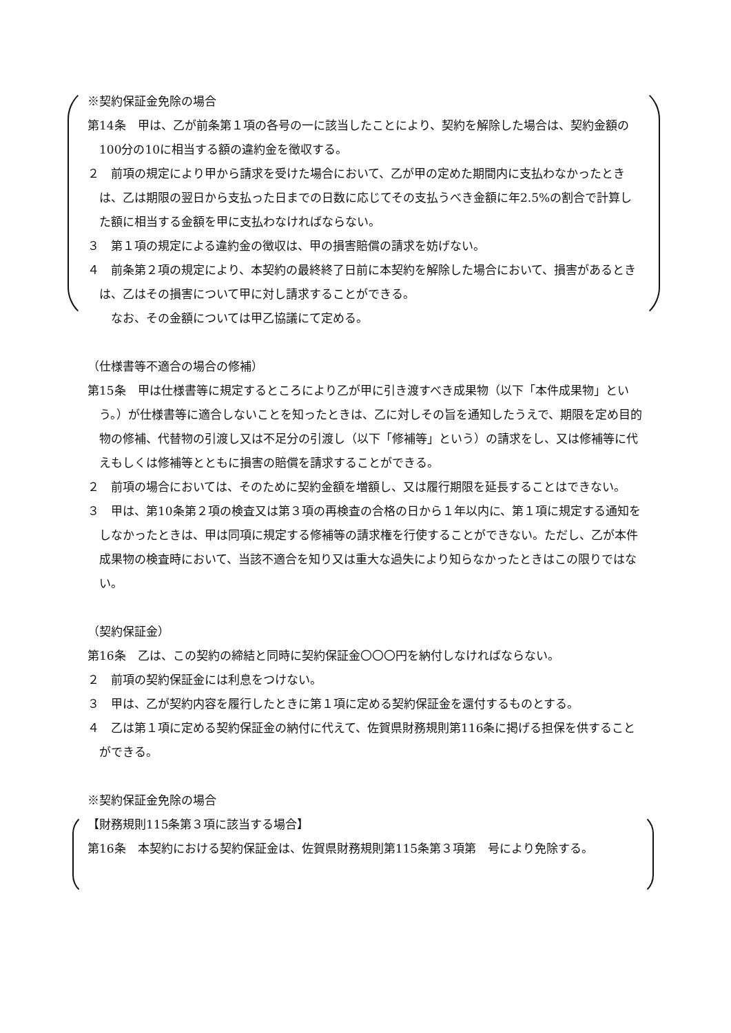※契約保証金免除の場合
第14条　甲は、乙が前条第１項の各号の一に該当したことにより、契約を解除した場合は、契約金額の100分の10に相当する額の違約金を徴収する。
２　前項の規定により甲から請求を受けた場合において、乙が甲の定めた期間内に支払わなかったときは、乙は期限の翌日から支払った日までの日数に応じてその支払うべき金額に年2.5%の割合で計算した額に相当する金額を甲に支払わなければならない。
３　第１項の規定による違約金の徴収は、甲の損害賠償の請求を妨げない。
４　前条第２項の規定により、本契約の最終終了日前に本契約を解除した場合において、損害があるときは、乙はその損害について甲に対し請求することができる。
　　なお、その金額については甲乙協議にて定める。
（仕様書等不適合の場合の修補）
第15条　甲は仕様書等に規定するところにより乙が甲に引き渡すべき成果物（以下「本件成果物」という。）が仕様書等に適合しないことを知ったときは、乙に対しその旨を通知したうえで、期限を定め目的物の修補、代替物の引渡し又は不足分の引渡し（以下「修補等」という）の請求をし、又は修補等に代えもしくは修補等とともに損害の賠償を請求することができる。
２　前項の場合においては、そのために契約金額を増額し、又は履行期限を延長することはできない。
３　甲は、第10条第２項の検査又は第３項の再検査の合格の日から１年以内に、第１項に規定する通知をしなかったときは、甲は同項に規定する修補等の請求権を行使することができない。ただし、乙が本件成果物の検査時において、当該不適合を知り又は重大な過失により知らなかったときはこの限りではない。
（契約保証金）
第16条　乙は、この契約の締結と同時に契約保証金〇〇〇円を納付しなければならない。
２　前項の契約保証金には利息をつけない。
３　甲は、乙が契約内容を履行したときに第１項に定める契約保証金を還付するものとする。
４　乙は第１項に定める契約保証金の納付に代えて、佐賀県財務規則第116条に掲げる担保を供することができる。
※契約保証金免除の場合
【財務規則115条第３項に該当する場合】
第16条　本契約における契約保証金は、佐賀県財務規則第115条第３項第　号により免除する。